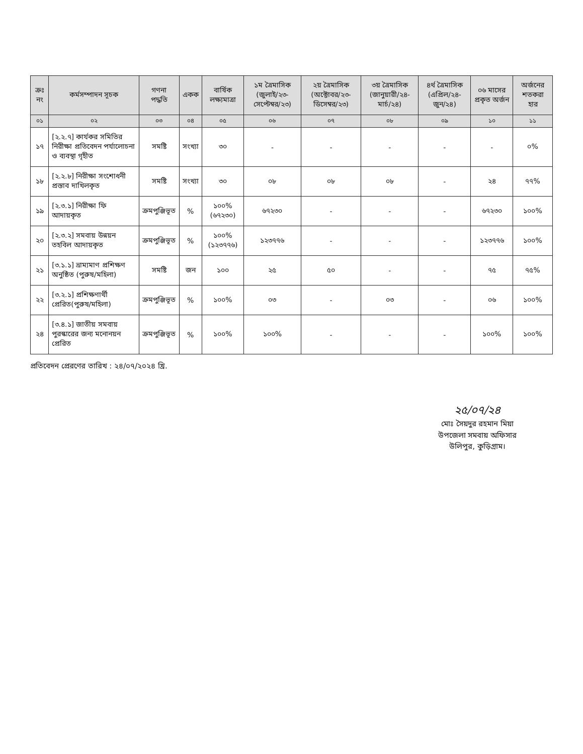| ক্রঃ নং | কর্মসম্পাদন সূচক | গণনা পদ্ধতি | একক | বার্ষিক লক্ষ্যমাত্রা | ১ম ত্রৈমাসিক (জুলাই/২৩- সেপ্টেম্বর/২৩) | ২য় ত্রৈমাসিক (অক্টোবর/২৩- ডিসেম্বর/২৩) | ৩য় ত্রৈমাসিক (জানুয়ারী/২৪- মার্চ/২৪) | ৪র্থ ত্রৈমাসিক (এপ্রিল/২৪- জুন/২৪) | ০৬ মাসের প্রকৃত অর্জন | অর্জনের শতকরা হার |
| --- | --- | --- | --- | --- | --- | --- | --- | --- | --- | --- |
| ০১ | ০২ | ০৩ | ০৪ | ০৫ | ০৬ | ০৭ | ০৮ | ০৯ | ১০ | ১১ |
| ১৭ | [২.২.৭] কার্যকর সমিতির নিরীক্ষা প্রতিবেদন পর্যালোচনা ও ব্যবস্থা গৃহীত | সমষ্টি | সংখ্যা | ৩০ | - | - | - | - | - | ০% |
| ১৮ | [২.২.৮] নিরীক্ষা সংশোধনী প্রস্তাব দাখিলকৃত | সমষ্টি | সংখ্যা | ৩০ | ০৮ | ০৮ | ০৮ | - | ২৪ | ৭৭% |
| ১৯ | [২.৩.১] নিরীক্ষা ফি আদায়কৃত | ক্রমপুঞ্জিভূত | % | ১০০% (৬৭২৩০) | ৬৭২৩০ | - | - | - | ৬৭২৩০ | ১০০% |
| ২০ | [২.৩.২] সমবায় উন্নয়ন তহবিল আদায়কৃত | ক্রমপুঞ্জিভূত | % | ১০০% (১২৩৭৭৬) | ১২৩৭৭৬ | - | - | - | ১২৩৭৭৬ | ১০০% |
| ২১ | [৩.১.১] ভ্রাম্যমাণ প্রশিক্ষণ অনুষ্ঠিত (পুরুষ/মহিলা) | সমষ্টি | জন | ১০০ | ২৫ | ৫০ | - | - | ৭৫ | ৭৫% |
| ২২ | [৩.২.১] প্রশিক্ষণার্থী প্রেরিত(পুরুষ/মহিলা) | ক্রমপুঞ্জিভূত | % | ১০০% | ০৩ | - | ০৩ | - | ০৬ | ১০০% |
| ২৪ | [৩.৪.১] জাতীয় সমবায় পুরস্কারের জন্য মনোনয়ন প্রেরিত | ক্রমপুঞ্জিভূত | % | ১০০% | ১০০% | - | - | - | ১০০% | ১০০% |
প্রতিবেদন প্রেরণের তারিখ : ২৪/০৭/২০২৪ খ্রি.
২৫/০৭/২৪
মোঃ সৈয়দুর রহমান মিয়া
উপজেলা সমবায় অফিসার
উলিপুর, কুড়িগ্রাম।